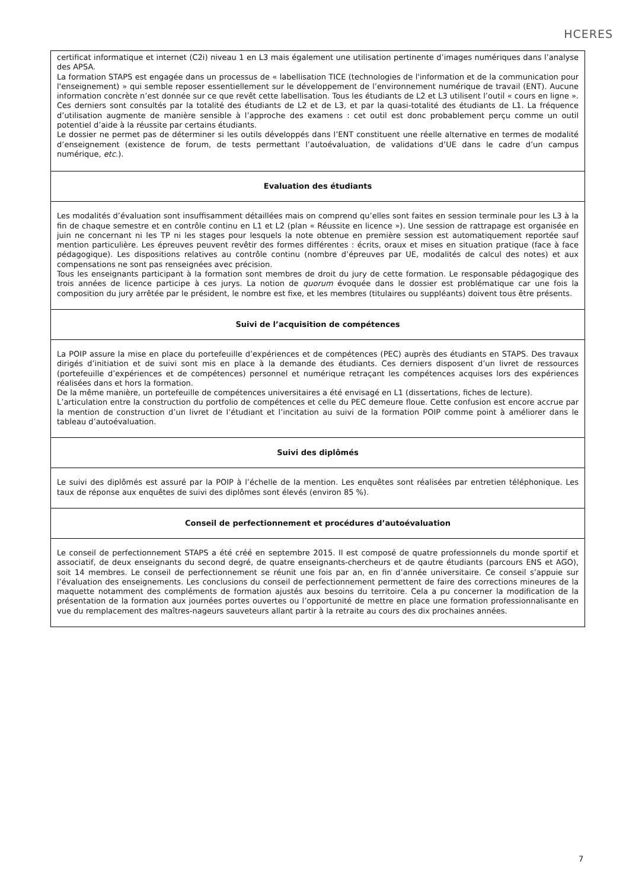HCERES
| certificat informatique et internet (C2i) niveau 1 en L3 mais également une utilisation pertinente d’images numériques dans l’analyse des APSA. La formation STAPS est engagée dans un processus de « labellisation TICE (technologies de l'information et de la communication pour l'enseignement) » qui semble reposer essentiellement sur le développement de l’environnement numérique de travail (ENT). Aucune information concrète n’est donnée sur ce que revêt cette labellisation. Tous les étudiants de L2 et L3 utilisent l’outil « cours en ligne ». Ces derniers sont consultés par la totalité des étudiants de L2 et de L3, et par la quasi-totalité des étudiants de L1. La fréquence d’utilisation augmente de manière sensible à l’approche des examens : cet outil est donc probablement perçu comme un outil potentiel d’aide à la réussite par certains étudiants. Le dossier ne permet pas de déterminer si les outils développés dans l’ENT constituent une réelle alternative en termes de modalité d’enseignement (existence de forum, de tests permettant l’autoévaluation, de validations d’UE dans le cadre d’un campus numérique, etc .). |
| Evaluation des étudiants |
| Les modalités d’évaluation sont insuffisamment détaillées mais on comprend qu’elles sont faites en session terminale pour les L3 à la fin de chaque semestre et en contrôle continu en L1 et L2 (plan « Réussite en licence »). Une session de rattrapage est organisée en juin ne concernant ni les TP ni les stages pour lesquels la note obtenue en première session est automatiquement reportée sauf mention particulière. Les épreuves peuvent revêtir des formes différentes : écrits, oraux et mises en situation pratique (face à face pédagogique). Les dispositions relatives au contrôle continu (nombre d’épreuves par UE, modalités de calcul des notes) et aux compensations ne sont pas renseignées avec précision. Tous les enseignants participant à la formation sont membres de droit du jury de cette formation. Le responsable pédagogique des trois années de licence participe à ces jurys. La notion de quorum évoquée dans le dossier est problématique car une fois la composition du jury arrêtée par le président, le nombre est fixe, et les membres (titulaires ou suppléants) doivent tous être présents. |
| Suivi de l’acquisition de compétences |
| La POIP assure la mise en place du portefeuille d’expériences et de compétences (PEC) auprès des étudiants en STAPS. Des travaux dirigés d’initiation et de suivi sont mis en place à la demande des étudiants. Ces derniers disposent d’un livret de ressources (portefeuille d’expériences et de compétences) personnel et numérique retraçant les compétences acquises lors des expériences réalisées dans et hors la formation. De la même manière, un portefeuille de compétences universitaires a été envisagé en L1 (dissertations, fiches de lecture). L’articulation entre la construction du portfolio de compétences et celle du PEC demeure floue. Cette confusion est encore accrue par la mention de construction d’un livret de l’étudiant et l’incitation au suivi de la formation POIP comme point à améliorer dans le tableau d’autoévaluation. |
| Suivi des diplômés |
| Le suivi des diplômés est assuré par la POIP à l’échelle de la mention. Les enquêtes sont réalisées par entretien téléphonique. Les taux de réponse aux enquêtes de suivi des diplômes sont élevés (environ 85 %). |
| Conseil de perfectionnement et procédures d’autoévaluation |
| Le conseil de perfectionnement STAPS a été créé en septembre 2015. Il est composé de quatre professionnels du monde sportif et associatif, de deux enseignants du second degré, de quatre enseignants-chercheurs et de qautre étudiants (parcours ENS et AGO), soit 14 membres. Le conseil de perfectionnement se réunit une fois par an, en fin d’année universitaire. Ce conseil s’appuie sur l’évaluation des enseignements. Les conclusions du conseil de perfectionnement permettent de faire des corrections mineures de la maquette notamment des compléments de formation ajustés aux besoins du territoire. Cela a pu concerner la modification de la présentation de la formation aux journées portes ouvertes ou l’opportunité de mettre en place une formation professionnalisante en vue du remplacement des maîtres-nageurs sauveteurs allant partir à la retraite au cours des dix prochaines années. |
7